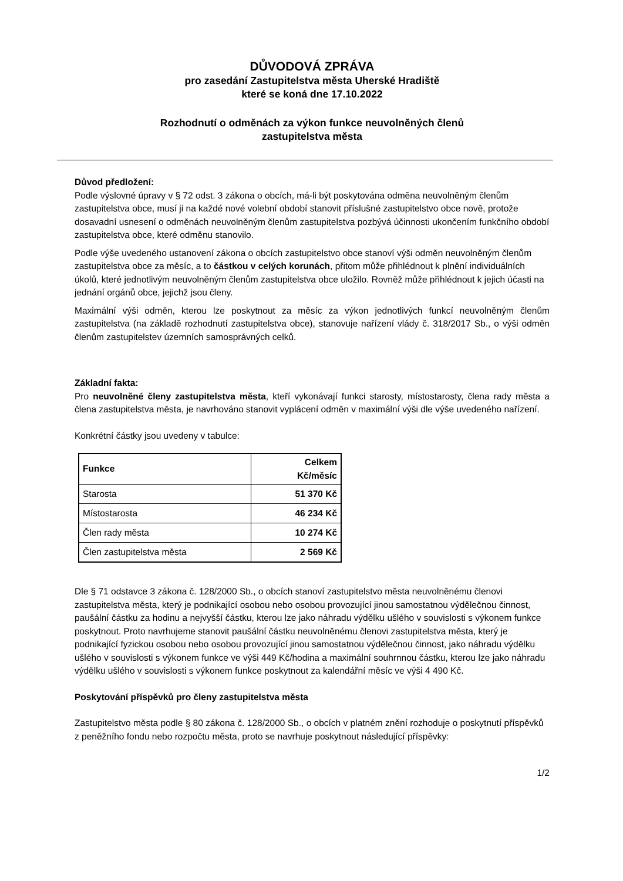DŮVODOVÁ ZPRÁVA
pro zasedání Zastupitelstva města Uherské Hradiště
které se koná dne 17.10.2022
Rozhodnutí o odměnách za výkon funkce neuvolněných členů
zastupitelstva města
Důvod předložení:
Podle výslovné úpravy v § 72 odst. 3 zákona o obcích, má-li být poskytována odměna neuvolněným členům zastupitelstva obce, musí ji na každé nové volební období stanovit příslušné zastupitelstvo obce nově, protože dosavadní usnesení o odměnách neuvolněným členům zastupitelstva pozbývá účinnosti ukončením funkčního období zastupitelstva obce, které odměnu stanovilo.
Podle výše uvedeného ustanovení zákona o obcích zastupitelstvo obce stanoví výši odměn neuvolněným členům zastupitelstva obce za měsíc, a to částkou v celých korunách, přitom může přihlédnout k plnění individuálních úkolů, které jednotlivým neuvolněným členům zastupitelstva obce uložilo. Rovněž může přihlédnout k jejich účasti na jednání orgánů obce, jejichž jsou členy.
Maximální výši odměn, kterou lze poskytnout za měsíc za výkon jednotlivých funkcí neuvolněným členům zastupitelstva (na základě rozhodnutí zastupitelstva obce), stanovuje nařízení vlády č. 318/2017 Sb., o výši odměn členům zastupitelstev územních samosprávných celků.
Základní fakta:
Pro neuvolněné členy zastupitelstva města, kteří vykonávají funkci starosty, místostarosty, člena rady města a člena zastupitelstva města, je navrhováno stanovit vyplácení odměn v maximální výši dle výše uvedeného nařízení.
Konkrétní částky jsou uvedeny v tabulce:
| Funkce | Celkem Kč/měsíc |
| --- | --- |
| Starosta | 51 370 Kč |
| Místostarosta | 46 234 Kč |
| Člen rady města | 10 274 Kč |
| Člen zastupitelstva města | 2 569 Kč |
Dle § 71 odstavce 3 zákona č. 128/2000 Sb., o obcích stanoví zastupitelstvo města neuvolněnému členovi zastupitelstva města, který je podnikající osobou nebo osobou provozující jinou samostatnou výdělečnou činnost, paušální částku za hodinu a nejvyšší částku, kterou lze jako náhradu výdělku ušlého v souvislosti s výkonem funkce poskytnout. Proto navrhujeme stanovit paušální částku neuvolněnému členovi zastupitelstva města, který je podnikající fyzickou osobou nebo osobou provozující jinou samostatnou výdělečnou činnost, jako náhradu výdělku ušlého v souvislosti s výkonem funkce ve výši 449 Kč/hodina a maximální souhrnnou částku, kterou lze jako náhradu výdělku ušlého v souvislosti s výkonem funkce poskytnout za kalendářní měsíc ve výši 4 490 Kč.
Poskytování příspěvků pro členy zastupitelstva města
Zastupitelstvo města podle § 80 zákona č. 128/2000 Sb., o obcích v platném znění rozhoduje o poskytnutí příspěvků z peněžního fondu nebo rozpočtu města, proto se navrhuje poskytnout následující příspěvky:
1/2